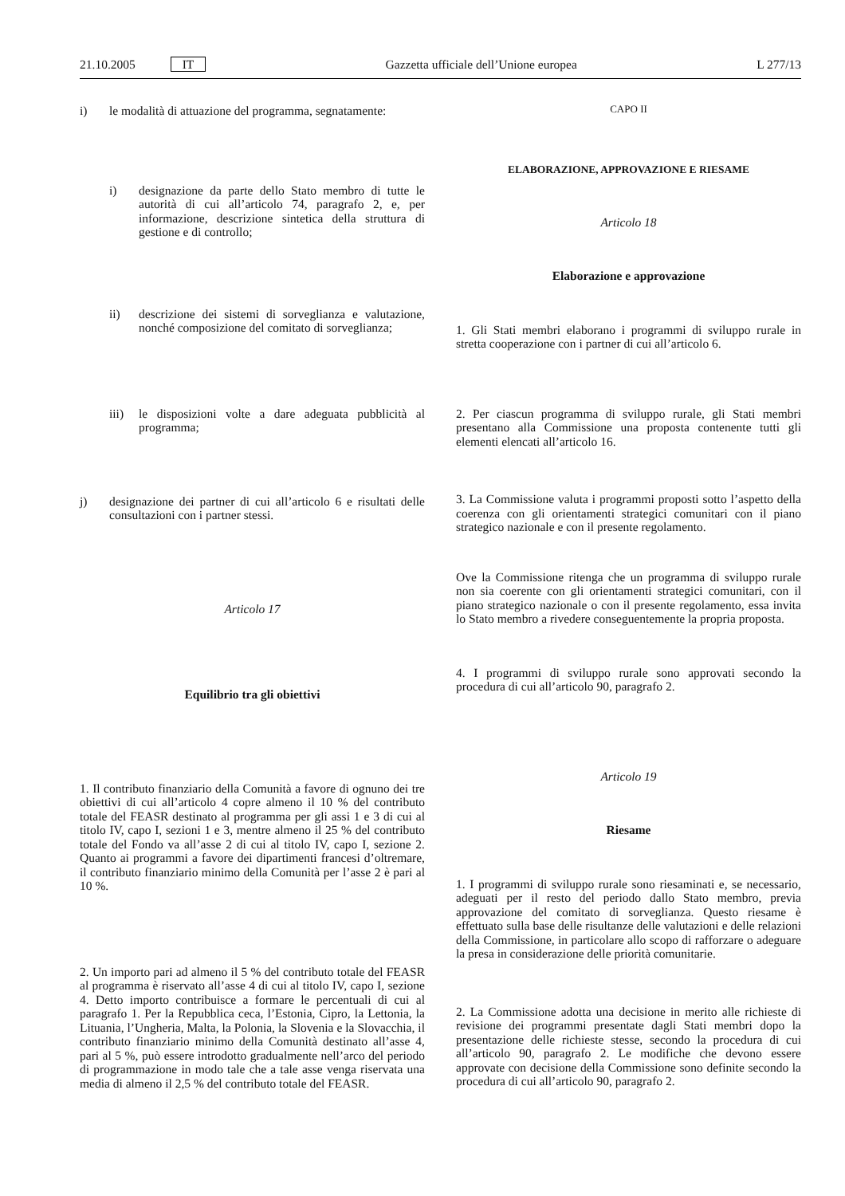21.10.2005 IT Gazzetta ufficiale dell’Unione europea L 277/13
i) le modalità di attuazione del programma, segnatamente:
i) designazione da parte dello Stato membro di tutte le autorità di cui all’articolo 74, paragrafo 2, e, per informazione, descrizione sintetica della struttura di gestione e di controllo;
ii) descrizione dei sistemi di sorveglianza e valutazione, nonché composizione del comitato di sorveglianza;
iii) le disposizioni volte a dare adeguata pubblicità al programma;
j) designazione dei partner di cui all’articolo 6 e risultati delle consultazioni con i partner stessi.
Articolo 17
Equilibrio tra gli obiettivi
1. Il contributo finanziario della Comunità a favore di ognuno dei tre obiettivi di cui all’articolo 4 copre almeno il 10 % del contributo totale del FEASR destinato al programma per gli assi 1 e 3 di cui al titolo IV, capo I, sezioni 1 e 3, mentre almeno il 25 % del contributo totale del Fondo va all’asse 2 di cui al titolo IV, capo I, sezione 2. Quanto ai programmi a favore dei dipartimenti francesi d’oltremare, il contributo finanziario minimo della Comunità per l’asse 2 è pari al 10 %.
2. Un importo pari ad almeno il 5 % del contributo totale del FEASR al programma è riservato all’asse 4 di cui al titolo IV, capo I, sezione 4. Detto importo contribuisce a formare le percentuali di cui al paragrafo 1. Per la Repubblica ceca, l’Estonia, Cipro, la Lettonia, la Lituania, l’Ungheria, Malta, la Polonia, la Slovenia e la Slovacchia, il contributo finanziario minimo della Comunità destinato all’asse 4, pari al 5 %, può essere introdotto gradualmente nell’arco del periodo di programmazione in modo tale che a tale asse venga riservata una media di almeno il 2,5 % del contributo totale del FEASR.
CAPO II
ELABORAZIONE, APPROVAZIONE E RIESAME
Articolo 18
Elaborazione e approvazione
1. Gli Stati membri elaborano i programmi di sviluppo rurale in stretta cooperazione con i partner di cui all’articolo 6.
2. Per ciascun programma di sviluppo rurale, gli Stati membri presentano alla Commissione una proposta contenente tutti gli elementi elencati all’articolo 16.
3. La Commissione valuta i programmi proposti sotto l’aspetto della coerenza con gli orientamenti strategici comunitari con il piano strategico nazionale e con il presente regolamento.
Ove la Commissione ritenga che un programma di sviluppo rurale non sia coerente con gli orientamenti strategici comunitari, con il piano strategico nazionale o con il presente regolamento, essa invita lo Stato membro a rivedere conseguentemente la propria proposta.
4. I programmi di sviluppo rurale sono approvati secondo la procedura di cui all’articolo 90, paragrafo 2.
Articolo 19
Riesame
1. I programmi di sviluppo rurale sono riesaminati e, se necessario, adeguati per il resto del periodo dallo Stato membro, previa approvazione del comitato di sorveglianza. Questo riesame è effettuato sulla base delle risultanze delle valutazioni e delle relazioni della Commissione, in particolare allo scopo di rafforzare o adeguare la presa in considerazione delle priorità comunitarie.
2. La Commissione adotta una decisione in merito alle richieste di revisione dei programmi presentate dagli Stati membri dopo la presentazione delle richieste stesse, secondo la procedura di cui all’articolo 90, paragrafo 2. Le modifiche che devono essere approvate con decisione della Commissione sono definite secondo la procedura di cui all’articolo 90, paragrafo 2.